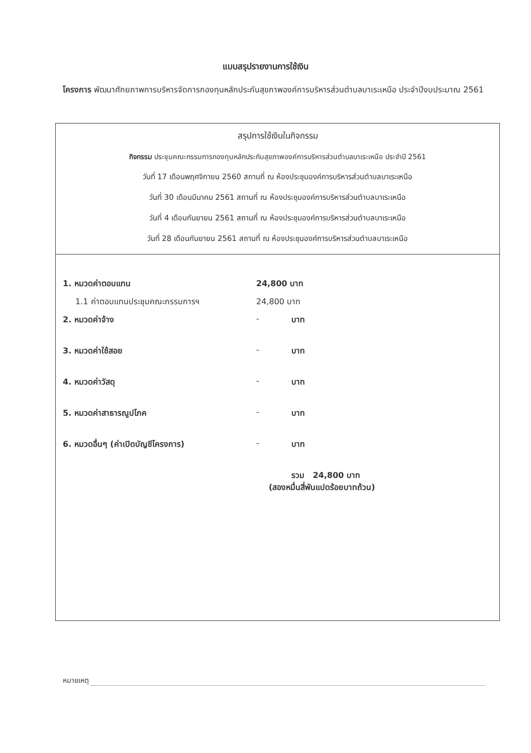แบบสรุปรายงานการใช้เงิน
โครงการ พัฒนาศักยภาพการบริหารจัดการกองทุนหลักประกันสุขภาพองค์การบริหารส่วนตำบลบาเระเหนือ ประจำปีงบประมาณ 2561
สรุปการใช้เงินในกิจกรรม
กิจกรรม ประชุมคณะกรรมการกองทุนหลักประกันสุขภาพองค์การบริหารส่วนตำบลบาเระเหนือ ประจำปี 2561
วันที่ 17 เดือนพฤศจิกายน 2560 สถานที่ ณ ห้องประชุมองค์การบริหารส่วนตำบลบาเระเหนือ
วันที่ 30 เดือนมีนาคม 2561 สถานที่ ณ ห้องประชุมองค์การบริหารส่วนตำบลบาเระเหนือ
วันที่ 4 เดือนกันยายน 2561 สถานที่ ณ ห้องประชุมองค์การบริหารส่วนตำบลบาเระเหนือ
วันที่ 28 เดือนกันยายน 2561 สถานที่ ณ ห้องประชุมองค์การบริหารส่วนตำบลบาเระเหนือ
| 1. หมวดค่าตอบแทน | 24,800 บาท | |
| 1.1 ค่าตอบแทนประชุมคณะกรรมการฯ | 24,800 บาท | |
| 2. หมวดค่าจ้าง | - | บาท |
| 3. หมวดค่าใช้สอย | - | บาท |
| 4. หมวดค่าวัสดุ | - | บาท |
| 5. หมวดค่าสาธารณูปโภค | - | บาท |
| 6. หมวดอื่นๆ (ค่าเปิดบัญชีโครงการ) | - | บาท |
| | รวม 24,800 บาท (สองหมื่นสี่พันแปดร้อยบาทถ้วน) | |
หมายเหตุ